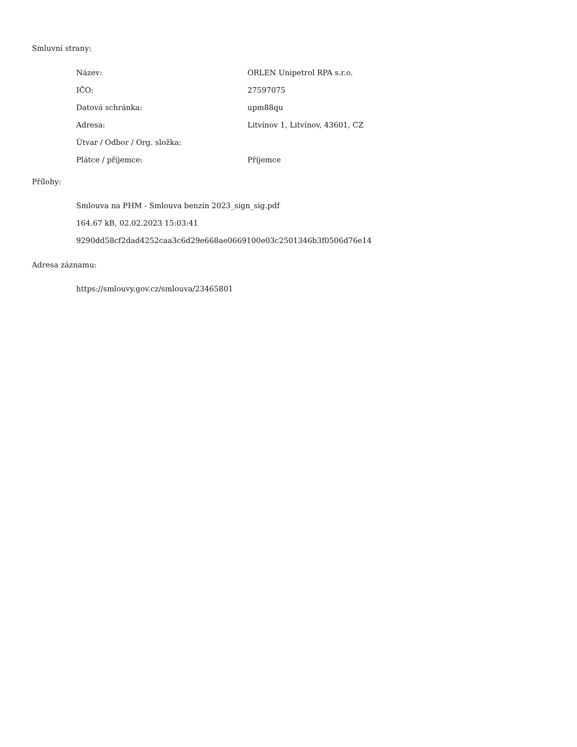Smluvní strany:
| Název: | ORLEN Unipetrol RPA s.r.o. |
| IČO: | 27597075 |
| Datová schránka: | upm88qu |
| Adresa: | Litvínov 1, Litvínov, 43601, CZ |
| Útvar / Odbor / Org. složka: | |
| Plátce / příjemce: | Příjemce |
Přílohy:
Smlouva na PHM - Smlouva benzín 2023_sign_sig.pdf
164.67 kB, 02.02.2023 15:03:41
9290dd58cf2dad4252caa3c6d29e668ae0669100e03c2501346b3f0506d76e14
Adresa záznamu:
https://smlouvy.gov.cz/smlouva/23465801